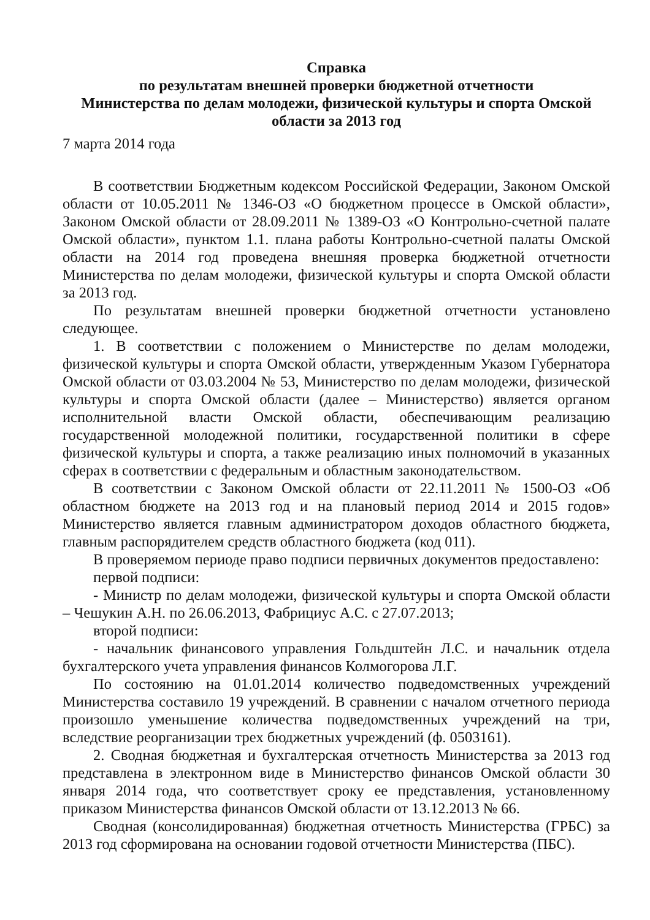Справка
по результатам внешней проверки бюджетной отчетности
Министерства по делам молодежи, физической культуры и спорта Омской области за 2013 год
7 марта 2014 года
В соответствии Бюджетным кодексом Российской Федерации, Законом Омской области от 10.05.2011 № 1346-ОЗ «О бюджетном процессе в Омской области», Законом Омской области от 28.09.2011 № 1389-ОЗ «О Контрольно-счетной палате Омской области», пунктом 1.1. плана работы Контрольно-счетной палаты Омской области на 2014 год проведена внешняя проверка бюджетной отчетности Министерства по делам молодежи, физической культуры и спорта Омской области за 2013 год.
По результатам внешней проверки бюджетной отчетности установлено следующее.
1. В соответствии с положением о Министерстве по делам молодежи, физической культуры и спорта Омской области, утвержденным Указом Губернатора Омской области от 03.03.2004 № 53, Министерство по делам молодежи, физической культуры и спорта Омской области (далее – Министерство) является органом исполнительной власти Омской области, обеспечивающим реализацию государственной молодежной политики, государственной политики в сфере физической культуры и спорта, а также реализацию иных полномочий в указанных сферах в соответствии с федеральным и областным законодательством.
В соответствии с Законом Омской области от 22.11.2011 № 1500-ОЗ «Об областном бюджете на 2013 год и на плановый период 2014 и 2015 годов» Министерство является главным администратором доходов областного бюджета, главным распорядителем средств областного бюджета (код 011).
В проверяемом периоде право подписи первичных документов предоставлено:
первой подписи:
- Министр по делам молодежи, физической культуры и спорта Омской области – Чешукин А.Н. по 26.06.2013, Фабрициус А.С. с 27.07.2013;
второй подписи:
- начальник финансового управления Гольдштейн Л.С. и начальник отдела бухгалтерского учета управления финансов Колмогорова Л.Г.
По состоянию на 01.01.2014 количество подведомственных учреждений Министерства составило 19 учреждений. В сравнении с началом отчетного периода произошло уменьшение количества подведомственных учреждений на три, вследствие реорганизации трех бюджетных учреждений (ф. 0503161).
2. Сводная бюджетная и бухгалтерская отчетность Министерства за 2013 год представлена в электронном виде в Министерство финансов Омской области 30 января 2014 года, что соответствует сроку ее представления, установленному приказом Министерства финансов Омской области от 13.12.2013 № 66.
Сводная (консолидированная) бюджетная отчетность Министерства (ГРБС) за 2013 год сформирована на основании годовой отчетности Министерства (ПБС).